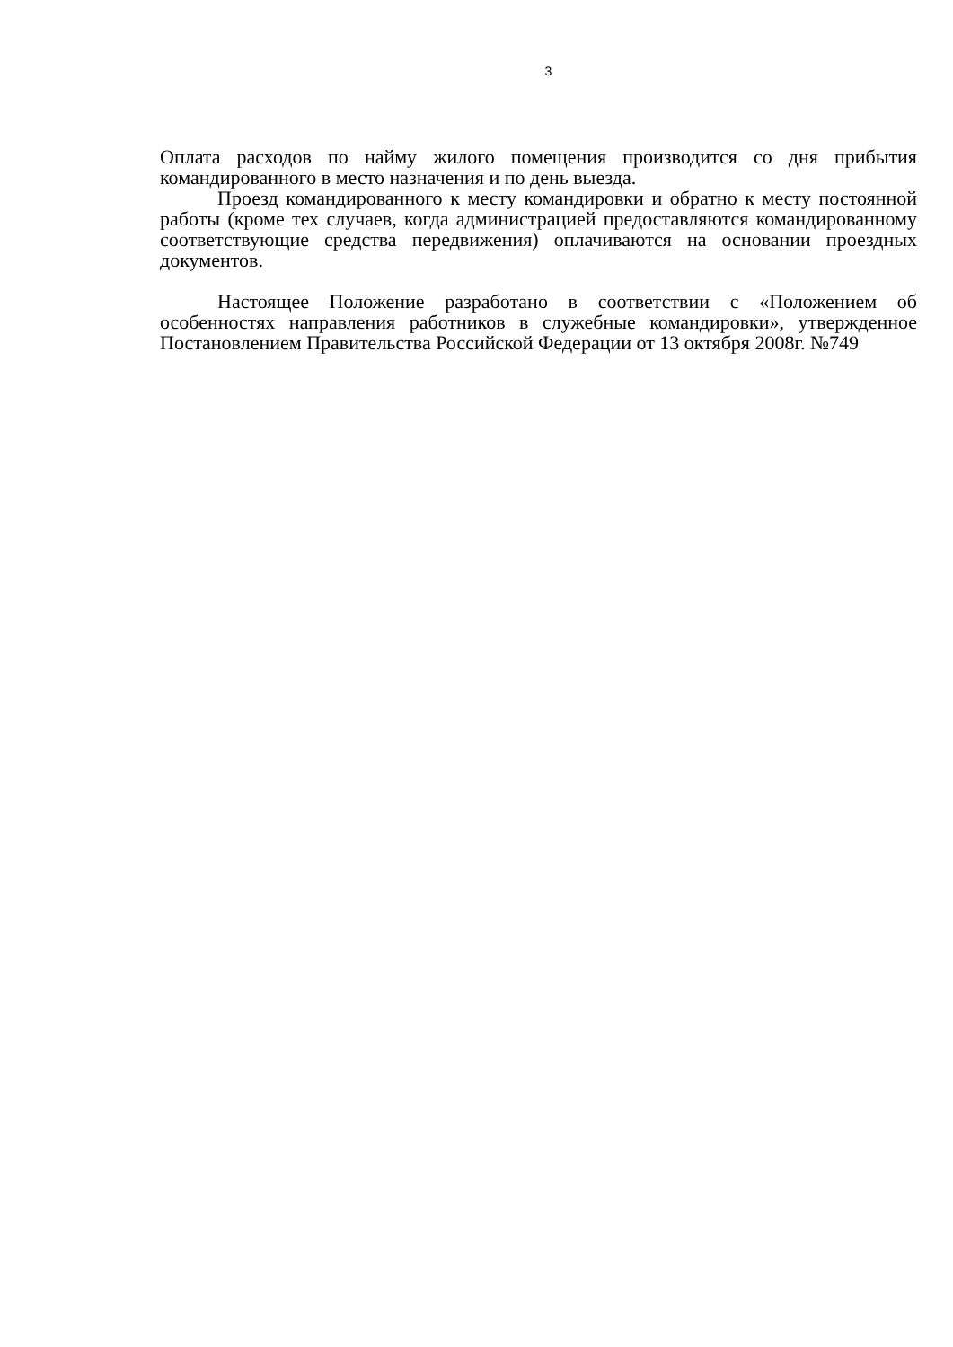3
Оплата расходов по найму жилого помещения производится со дня прибытия командированного в место назначения и по день выезда.
Проезд командированного к месту командировки и обратно к месту постоянной работы (кроме тех случаев, когда администрацией предоставляются командированному соответствующие средства передвижения) оплачиваются на основании проездных документов.
Настоящее Положение разработано в соответствии с «Положением об особенностях направления работников в служебные командировки», утвержденное Постановлением Правительства Российской Федерации от 13 октября 2008г. №749